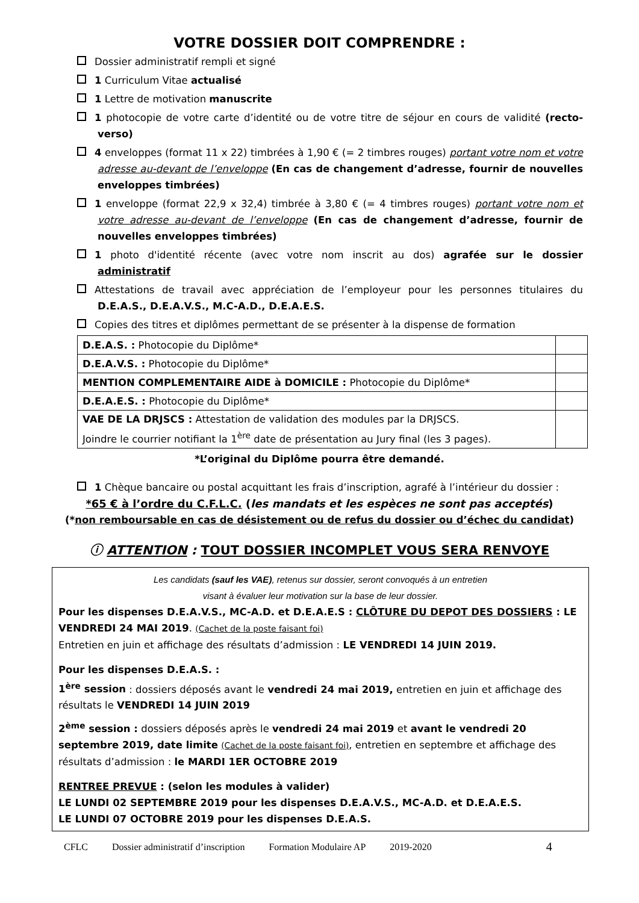VOTRE DOSSIER DOIT COMPRENDRE :
Dossier administratif rempli et signé
1 Curriculum Vitae actualisé
1 Lettre de motivation manuscrite
1 photocopie de votre carte d’identité ou de votre titre de séjour en cours de validité (recto-verso)
4 enveloppes (format 11 x 22) timbrées à 1,90 € (= 2 timbres rouges) portant votre nom et votre adresse au-devant de l’enveloppe (En cas de changement d’adresse, fournir de nouvelles enveloppes timbrées)
1 enveloppe (format 22,9 x 32,4) timbrée à 3,80 € (= 4 timbres rouges) portant votre nom et votre adresse au-devant de l’enveloppe (En cas de changement d’adresse, fournir de nouvelles enveloppes timbrées)
1 photo d'identité récente (avec votre nom inscrit au dos) agrafée sur le dossier administratif
Attestations de travail avec appréciation de l’employeur pour les personnes titulaires du D.E.A.S., D.E.A.V.S., M.C-A.D., D.E.A.E.S.
Copies des titres et diplômes permettant de se présenter à la dispense de formation
| D.E.A.S. : Photocopie du Diplôme* | |
| D.E.A.V.S. : Photocopie du Diplôme* | |
| MENTION COMPLEMENTAIRE AIDE à DOMICILE : Photocopie du Diplôme* | |
| D.E.A.E.S. : Photocopie du Diplôme* | |
| VAE DE LA DRJSCS : Attestation de validation des modules par la DRJSCS. Joindre le courrier notifiant la 1<sup>ère</sup> date de présentation au Jury final (les 3 pages). | |
*L’original du Diplôme pourra être demandé.
1 Chèque bancaire ou postal acquittant les frais d’inscription, agrafé à l’intérieur du dossier :
*65 € à l’ordre du C.F.L.C. (les mandats et les espèces ne sont pas acceptés)
(*non remboursable en cas de désistement ou de refus du dossier ou d’échec du candidat)
ⓘ ATTENTION : TOUT DOSSIER INCOMPLET VOUS SERA RENVOYE
Les candidats (sauf les VAE), retenus sur dossier, seront convoqués à un entretien
visant à évaluer leur motivation sur la base de leur dossier.
Pour les dispenses D.E.A.V.S., MC-A.D. et D.E.A.E.S : CLÔTURE DU DEPOT DES DOSSIERS : LE VENDREDI 24 MAI 2019. (Cachet de la poste faisant foi)
Entretien en juin et affichage des résultats d’admission : LE VENDREDI 14 JUIN 2019.
Pour les dispenses D.E.A.S. :
1<sup>ère</sup> session : dossiers déposés avant le vendredi 24 mai 2019, entretien en juin et affichage des résultats le VENDREDI 14 JUIN 2019
2<sup>ème</sup> session : dossiers déposés après le vendredi 24 mai 2019 et avant le vendredi 20 septembre 2019, date limite (Cachet de la poste faisant foi), entretien en septembre et affichage des résultats d’admission : le MARDI 1ER OCTOBRE 2019
RENTREE PREVUE : (selon les modules à valider)
LE LUNDI 02 SEPTEMBRE 2019 pour les dispenses D.E.A.V.S., MC-A.D. et D.E.A.E.S.
LE LUNDI 07 OCTOBRE 2019 pour les dispenses D.E.A.S.
CFLC Dossier administratif d’inscription Formation Modulaire AP 2019-2020 4